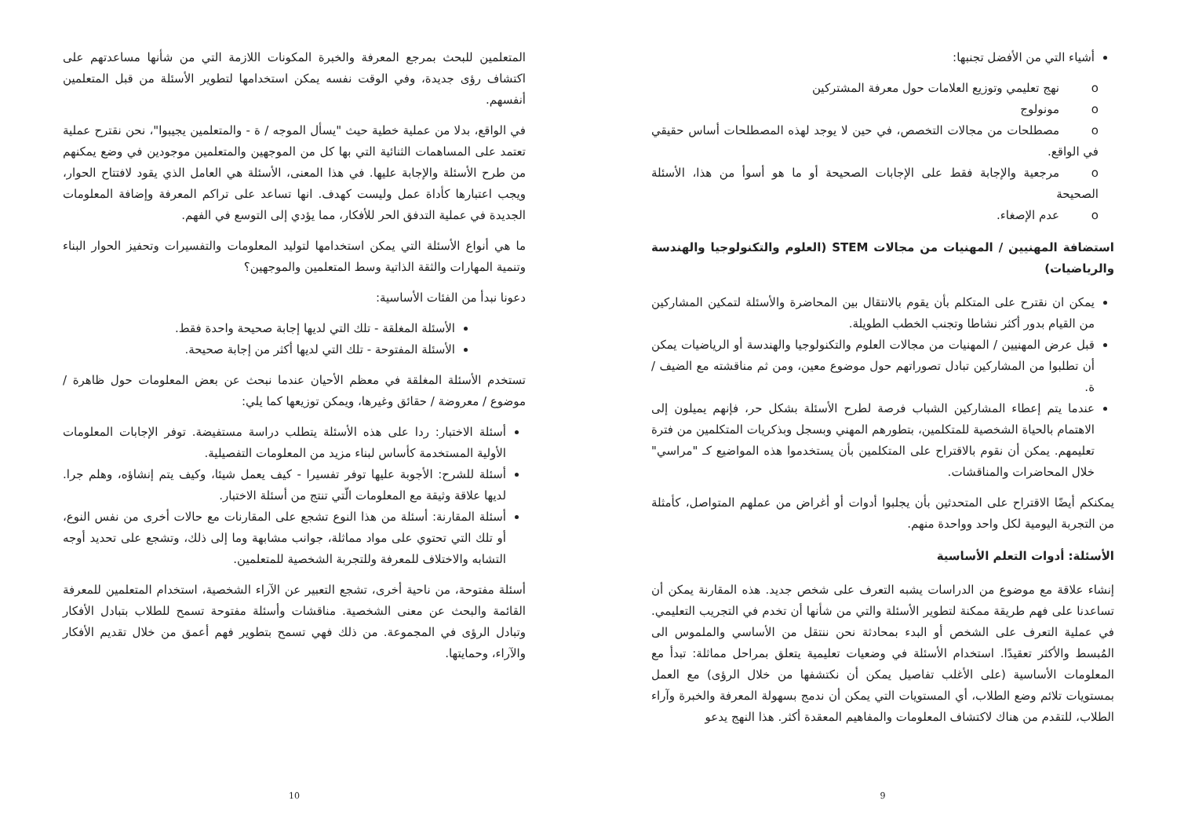أشياء التي من الأفضل تجنبها:
o نهج تعليمي وتوزيع العلامات حول معرفة المشتركين
o مونولوج
o مصطلحات من مجالات التخصص، في حين لا يوجد لهذه المصطلحات أساس حقيقي في الواقع.
o مرجعية والإجابة فقط على الإجابات الصحيحة أو ما هو أسوأ من هذا، الأسئلة الصحيحة
o عدم الإصغاء.
استضافة المهنيين / المهنيات من مجالات STEM (العلوم والتكنولوجيا والهندسة والرياضيات)
يمكن ان نقترح على المتكلم بأن يقوم بالانتقال بين المحاضرة والأسئلة لتمكين المشاركين من القيام بدور أكثر نشاطا وتجنب الخطب الطويلة.
قبل عرض المهنيين / المهنيات من مجالات العلوم والتكنولوجيا والهندسة أو الرياضيات يمكن أن تطلبوا من المشاركين تبادل تصوراتهم حول موضوع معين، ومن ثم مناقشته مع الضيف / ة.
عندما يتم إعطاء المشاركين الشباب فرصة لطرح الأسئلة بشكل حر، فإنهم يميلون إلى الاهتمام بالحياة الشخصية للمتكلمين، بتطورهم المهني وبسجل وبذكريات المتكلمين من فترة تعليمهم. يمكن أن نقوم بالاقتراح على المتكلمين بأن يستخدموا هذه المواضيع كـ "مراسي" خلال المحاضرات والمناقشات.
يمكنكم أيضًا الاقتراح على المتحدثين بأن يجلبوا أدوات أو أغراض من عملهم المتواصل، كأمثلة من التجربة اليومية لكل واحد وواحدة منهم.
الأسئلة: أدوات التعلم الأساسية
إنشاء علاقة مع موضوع من الدراسات يشبه التعرف على شخص جديد. هذه المقارنة يمكن أن تساعدنا على فهم طريقة ممكنة لتطوير الأسئلة والتي من شأنها أن تخدم في التجريب التعليمي. في عملية التعرف على الشخص أو البدء بمحادثة نحن ننتقل من الأساسي والملموس الى المُبسط والأكثر تعقيدًا. استخدام الأسئلة في وضعيات تعليمية يتعلق بمراحل مماثلة: تبدأ مع المعلومات الأساسية (على الأغلب تفاصيل يمكن أن نكتشفها من خلال الرؤى) مع العمل بمستويات تلائم وضع الطلاب، أي المستويات التي يمكن أن ندمج بسهولة المعرفة والخبرة وآراء الطلاب، للتقدم من هناك لاكتشاف المعلومات والمفاهيم المعقدة أكثر. هذا النهج يدعو
9
المتعلمين للبحث بمرجع المعرفة والخبرة المكونات اللازمة التي من شأنها مساعدتهم على اكتشاف رؤى جديدة، وفي الوقت نفسه يمكن استخدامها لتطوير الأسئلة من قبل المتعلمين أنفسهم.
في الواقع، بدلا من عملية خطية حيث "يسأل الموجه / ة - والمتعلمين يجيبوا"، نحن نقترح عملية تعتمد على المساهمات الثنائية التي بها كل من الموجهين والمتعلمين موجودين في وضع يمكنهم من طرح الأسئلة والإجابة عليها. في هذا المعنى، الأسئلة هي العامل الذي يقود لافتتاح الحوار، ويجب اعتبارها كأداة عمل وليست كهدف. انها تساعد على تراكم المعرفة وإضافة المعلومات الجديدة في عملية التدفق الحر للأفكار، مما يؤدي إلى التوسع في الفهم.
ما هي أنواع الأسئلة التي يمكن استخدامها لتوليد المعلومات والتفسيرات وتحفيز الحوار البناء وتنمية المهارات والثقة الذاتية وسط المتعلمين والموجهين؟
دعونا نبدأ من الفئات الأساسية:
الأسئلة المغلقة - تلك التي لديها إجابة صحيحة واحدة فقط.
الأسئلة المفتوحة - تلك التي لديها أكثر من إجابة صحيحة.
تستخدم الأسئلة المغلقة في معظم الأحيان عندما نبحث عن بعض المعلومات حول ظاهرة / موضوع / معروضة / حقائق وغيرها، ويمكن توزيعها كما يلي:
أسئلة الاختبار: ردا على هذه الأسئلة يتطلب دراسة مستفيضة. توفر الإجابات المعلومات الأولية المستخدمة كأساس لبناء مزيد من المعلومات التفصيلية.
أسئلة للشرح: الأجوبة عليها توفر تفسيرا - كيف يعمل شيئا، وكيف يتم إنشاؤه، وهلم جرا. لديها علاقة وثيقة مع المعلومات الّتي تنتج من أسئلة الاختبار.
أسئلة المقارنة: أسئلة من هذا النوع تشجع على المقارنات مع حالات أخرى من نفس النوع، أو تلك التي تحتوي على مواد مماثلة، جوانب مشابهة وما إلى ذلك، وتشجع على تحديد أوجه التشابه والاختلاف للمعرفة وللتجربة الشخصية للمتعلمين.
أسئلة مفتوحة، من ناحية أخرى، تشجع التعبير عن الآراء الشخصية، استخدام المتعلمين للمعرفة القائمة والبحث عن معنى الشخصية. مناقشات وأسئلة مفتوحة تسمح للطلاب بتبادل الأفكار وتبادل الرؤى في المجموعة. من ذلك فهي تسمح بتطوير فهم أعمق من خلال تقديم الأفكار والآراء، وحمايتها.
10